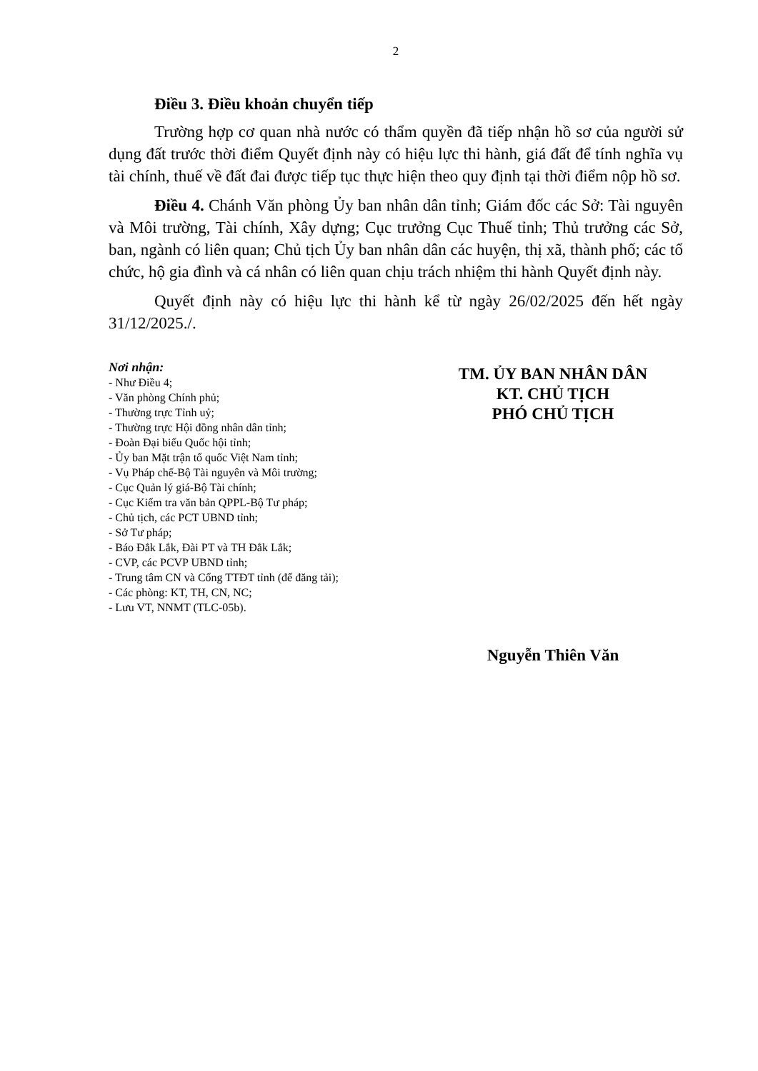2
Điều 3. Điều khoản chuyển tiếp
Trường hợp cơ quan nhà nước có thẩm quyền đã tiếp nhận hồ sơ của người sử dụng đất trước thời điểm Quyết định này có hiệu lực thi hành, giá đất để tính nghĩa vụ tài chính, thuế về đất đai được tiếp tục thực hiện theo quy định tại thời điểm nộp hồ sơ.
Điều 4. Chánh Văn phòng Ủy ban nhân dân tỉnh; Giám đốc các Sở: Tài nguyên và Môi trường, Tài chính, Xây dựng; Cục trưởng Cục Thuế tỉnh; Thủ trưởng các Sở, ban, ngành có liên quan; Chủ tịch Ủy ban nhân dân các huyện, thị xã, thành phố; các tổ chức, hộ gia đình và cá nhân có liên quan chịu trách nhiệm thi hành Quyết định này.
Quyết định này có hiệu lực thi hành kể từ ngày 26/02/2025 đến hết ngày 31/12/2025./.
Nơi nhận:
- Như Điều 4;
- Văn phòng Chính phủ;
- Thường trực Tỉnh uỷ;
- Thường trực Hội đồng nhân dân tỉnh;
- Đoàn Đại biểu Quốc hội tỉnh;
- Ủy ban Mặt trận tổ quốc Việt Nam tỉnh;
- Vụ Pháp chế-Bộ Tài nguyên và Môi trường;
- Cục Quản lý giá-Bộ Tài chính;
- Cục Kiểm tra văn bản QPPL-Bộ Tư pháp;
- Chủ tịch, các PCT UBND tỉnh;
- Sở Tư pháp;
- Báo Đắk Lắk, Đài PT và TH Đắk Lắk;
- CVP, các PCVP UBND tỉnh;
- Trung tâm CN và Cổng TTĐT tỉnh (để đăng tải);
- Các phòng: KT, TH, CN, NC;
- Lưu VT, NNMT (TLC-05b).
TM. ỦY BAN NHÂN DÂN
KT. CHỦ TỊCH
PHÓ CHỦ TỊCH
Nguyễn Thiên Văn